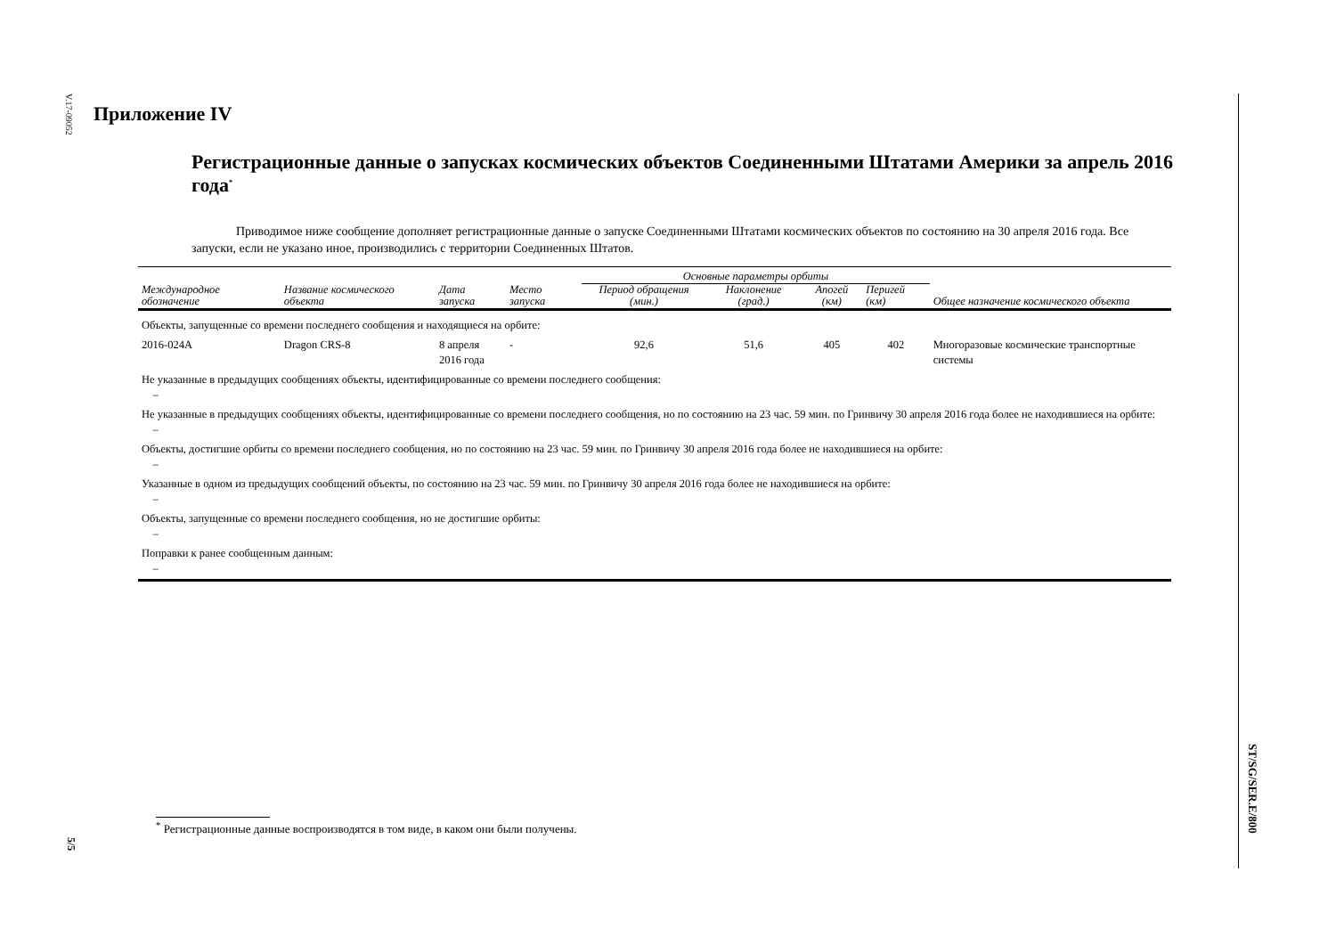V.17-09052
Приложение IV
Регистрационные данные о запусках космических объектов Соединенными Штатами Америки за апрель 2016 года<sup>*</sup>
Приводимое ниже сообщение дополняет регистрационные данные о запуске Соединенными Штатами космических объектов по состоянию на 30 апреля 2016 года. Все запуски, если не указано иное, производились с территории Соединенных Штатов.
| | | | | Основные параметры орбиты | | | | |
| --- | --- | --- | --- | --- | --- | --- | --- | --- |
| Международное обозначение | Название космического объекта | Дата запуска | Место запуска | Период обращения (мин.) | Наклонение (град.) | Апогей (км) | Перигей (км) | Общее назначение космического объекта |
| Объекты, запущенные со времени последнего сообщения и находящиеся на орбите: | | | | | | | | |
| 2016-024A | Dragon CRS-8 | 8 апреля 2016 года | - | 92,6 | 51,6 | 405 | 402 | Многоразовые космические транспортные системы |
| Не указанные в предыдущих сообщениях объекты, идентифицированные со времени последнего сообщения: – | | | | | | | | |
| Не указанные в предыдущих сообщениях объекты, идентифицированные со времени последнего сообщения, но по состоянию на 23 час. 59 мин. по Гринвичу 30 апреля 2016 года более не находившиеся на орбите: – | | | | | | | | |
| Объекты, достигшие орбиты со времени последнего сообщения, но по состоянию на 23 час. 59 мин. по Гринвичу 30 апреля 2016 года более не находившиеся на орбите: – | | | | | | | | |
| Указанные в одном из предыдущих сообщений объекты, по состоянию на 23 час. 59 мин. по Гринвичу 30 апреля 2016 года более не находившиеся на орбите: – | | | | | | | | |
| Объекты, запущенные со времени последнего сообщения, но не достигшие орбиты: – | | | | | | | | |
| Поправки к ранее сообщенным данным: – | | | | | | | | |
<sup>*</sup> Регистрационные данные воспроизводятся в том виде, в каком они были получены.
5/5
ST/SG/SER.E/800